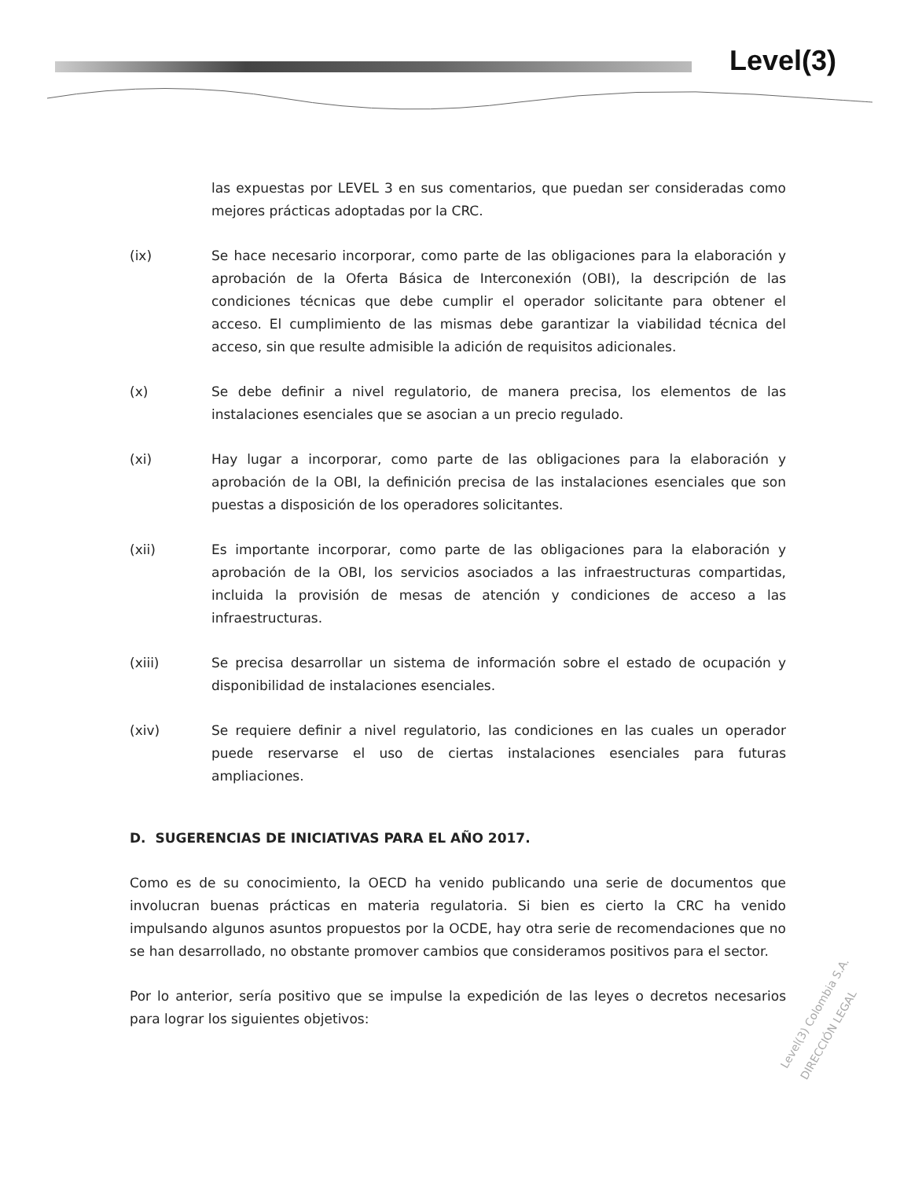Level(3)
las expuestas por LEVEL 3 en sus comentarios, que puedan ser consideradas como mejores prácticas adoptadas por la CRC.
(ix) Se hace necesario incorporar, como parte de las obligaciones para la elaboración y aprobación de la Oferta Básica de Interconexión (OBI), la descripción de las condiciones técnicas que debe cumplir el operador solicitante para obtener el acceso. El cumplimiento de las mismas debe garantizar la viabilidad técnica del acceso, sin que resulte admisible la adición de requisitos adicionales.
(x) Se debe definir a nivel regulatorio, de manera precisa, los elementos de las instalaciones esenciales que se asocian a un precio regulado.
(xi) Hay lugar a incorporar, como parte de las obligaciones para la elaboración y aprobación de la OBI, la definición precisa de las instalaciones esenciales que son puestas a disposición de los operadores solicitantes.
(xii) Es importante incorporar, como parte de las obligaciones para la elaboración y aprobación de la OBI, los servicios asociados a las infraestructuras compartidas, incluida la provisión de mesas de atención y condiciones de acceso a las infraestructuras.
(xiii) Se precisa desarrollar un sistema de información sobre el estado de ocupación y disponibilidad de instalaciones esenciales.
(xiv) Se requiere definir a nivel regulatorio, las condiciones en las cuales un operador puede reservarse el uso de ciertas instalaciones esenciales para futuras ampliaciones.
D. SUGERENCIAS DE INICIATIVAS PARA EL AÑO 2017.
Como es de su conocimiento, la OECD ha venido publicando una serie de documentos que involucran buenas prácticas en materia regulatoria. Si bien es cierto la CRC ha venido impulsando algunos asuntos propuestos por la OCDE, hay otra serie de recomendaciones que no se han desarrollado, no obstante promover cambios que consideramos positivos para el sector.
Por lo anterior, sería positivo que se impulse la expedición de las leyes o decretos necesarios para lograr los siguientes objetivos:
Level(3) Colombia S.A. DIRECCIÓN LEGAL